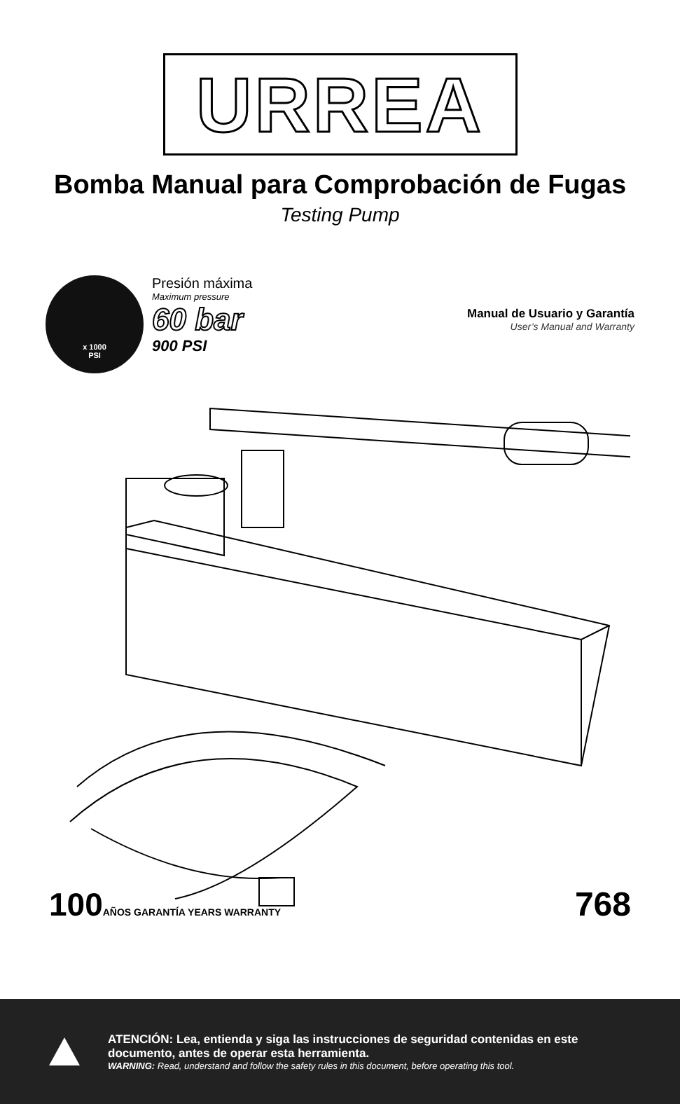URREA
Bomba Manual para Comprobación de Fugas
Testing Pump
x 1000
PSI
Presión máxima
Maximum pressure
60 bar
900 PSI
Manual de Usuario y Garantía
User’s Manual and Warranty
100AÑOS GARANTÍA YEARS WARRANTY
768
ATENCIÓN: Lea, entienda y siga las instrucciones de seguridad contenidas en este documento, antes de operar esta herramienta.
WARNING: Read, understand and follow the safety rules in this document, before operating this tool.